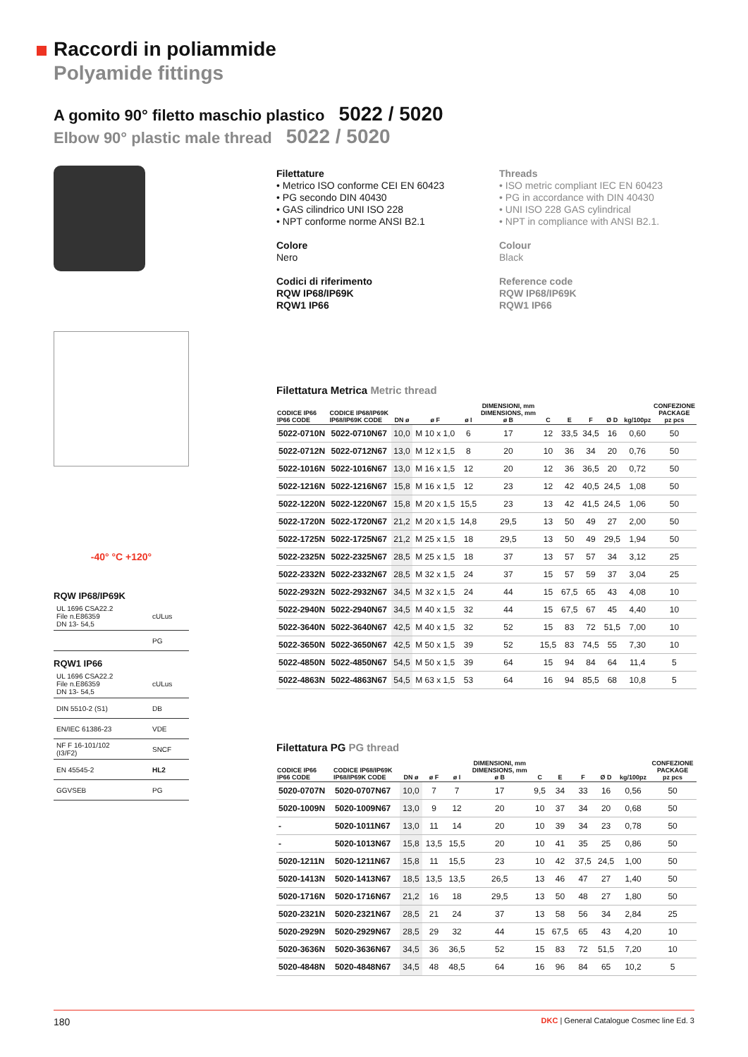Raccordi in poliammide
Polyamide fittings
A gomito 90° filetto maschio plastico 5022 / 5020
Elbow 90° plastic male thread 5022 / 5020
-40° °C +120°
RQW IP68/IP69K
| UL 1696 CSA22.2 File n.E86359 DN 13- 54,5 | cULus |
| | PG |
RQW1 IP66
| UL 1696 CSA22.2 File n.E86359 DN 13- 54,5 | cULus |
| DIN 5510-2 (S1) | DB |
| EN/IEC 61386-23 | VDE |
| NF F 16-101/102 (I3/F2) | SNCF |
| EN 45545-2 | HL2 |
| GGVSEB | PG |
Filettature
• Metrico ISO conforme CEI EN 60423
• PG secondo DIN 40430
• GAS cilindrico UNI ISO 228
• NPT conforme norme ANSI B2.1
Colore
Nero
Codici di riferimento
RQW IP68/IP69K
RQW1 IP66
Threads
• ISO metric compliant IEC EN 60423
• PG in accordance with DIN 40430
• UNI ISO 228 GAS cylindrical
• NPT in compliance with ANSI B2.1.
Colour
Black
Reference code
RQW IP68/IP69K
RQW1 IP66
Filettatura Metrica Metric thread
| CODICE IP66 IP66 CODE | CODICE IP68/IP69K IP68/IP69K CODE | DN ø | ø F | ø I | DIMENSIONI, mm DIMENSIONS, mm ø B | C | E | F | Ø D | kg/100pz | CONFEZIONE PACKAGE pz pcs |
| --- | --- | --- | --- | --- | --- | --- | --- | --- | --- | --- | --- |
| 5022-0710N | 5022-0710N67 | 10,0 | M 10 x 1,0 | 6 | 17 | 12 | 33,5 | 34,5 | 16 | 0,60 | 50 |
| 5022-0712N | 5022-0712N67 | 13,0 | M 12 x 1,5 | 8 | 20 | 10 | 36 | 34 | 20 | 0,76 | 50 |
| 5022-1016N | 5022-1016N67 | 13,0 | M 16 x 1,5 | 12 | 20 | 12 | 36 | 36,5 | 20 | 0,72 | 50 |
| 5022-1216N | 5022-1216N67 | 15,8 | M 16 x 1,5 | 12 | 23 | 12 | 42 | 40,5 | 24,5 | 1,08 | 50 |
| 5022-1220N | 5022-1220N67 | 15,8 | M 20 x 1,5 | 15,5 | 23 | 13 | 42 | 41,5 | 24,5 | 1,06 | 50 |
| 5022-1720N | 5022-1720N67 | 21,2 | M 20 x 1,5 | 14,8 | 29,5 | 13 | 50 | 49 | 27 | 2,00 | 50 |
| 5022-1725N | 5022-1725N67 | 21,2 | M 25 x 1,5 | 18 | 29,5 | 13 | 50 | 49 | 29,5 | 1,94 | 50 |
| 5022-2325N | 5022-2325N67 | 28,5 | M 25 x 1,5 | 18 | 37 | 13 | 57 | 57 | 34 | 3,12 | 25 |
| 5022-2332N | 5022-2332N67 | 28,5 | M 32 x 1,5 | 24 | 37 | 15 | 57 | 59 | 37 | 3,04 | 25 |
| 5022-2932N | 5022-2932N67 | 34,5 | M 32 x 1,5 | 24 | 44 | 15 | 67,5 | 65 | 43 | 4,08 | 10 |
| 5022-2940N | 5022-2940N67 | 34,5 | M 40 x 1,5 | 32 | 44 | 15 | 67,5 | 67 | 45 | 4,40 | 10 |
| 5022-3640N | 5022-3640N67 | 42,5 | M 40 x 1,5 | 32 | 52 | 15 | 83 | 72 | 51,5 | 7,00 | 10 |
| 5022-3650N | 5022-3650N67 | 42,5 | M 50 x 1,5 | 39 | 52 | 15,5 | 83 | 74,5 | 55 | 7,30 | 10 |
| 5022-4850N | 5022-4850N67 | 54,5 | M 50 x 1,5 | 39 | 64 | 15 | 94 | 84 | 64 | 11,4 | 5 |
| 5022-4863N | 5022-4863N67 | 54,5 | M 63 x 1,5 | 53 | 64 | 16 | 94 | 85,5 | 68 | 10,8 | 5 |
Filettatura PG PG thread
| CODICE IP66 IP66 CODE | CODICE IP68/IP69K IP68/IP69K CODE | DN ø | ø F | ø I | DIMENSIONI, mm DIMENSIONS, mm ø B | C | E | F | Ø D | kg/100pz | CONFEZIONE PACKAGE pz pcs |
| --- | --- | --- | --- | --- | --- | --- | --- | --- | --- | --- | --- |
| 5020-0707N | 5020-0707N67 | 10,0 | 7 | 7 | 17 | 9,5 | 34 | 33 | 16 | 0,56 | 50 |
| 5020-1009N | 5020-1009N67 | 13,0 | 9 | 12 | 20 | 10 | 37 | 34 | 20 | 0,68 | 50 |
| - | 5020-1011N67 | 13,0 | 11 | 14 | 20 | 10 | 39 | 34 | 23 | 0,78 | 50 |
| - | 5020-1013N67 | 15,8 | 13,5 | 15,5 | 20 | 10 | 41 | 35 | 25 | 0,86 | 50 |
| 5020-1211N | 5020-1211N67 | 15,8 | 11 | 15,5 | 23 | 10 | 42 | 37,5 | 24,5 | 1,00 | 50 |
| 5020-1413N | 5020-1413N67 | 18,5 | 13,5 | 13,5 | 26,5 | 13 | 46 | 47 | 27 | 1,40 | 50 |
| 5020-1716N | 5020-1716N67 | 21,2 | 16 | 18 | 29,5 | 13 | 50 | 48 | 27 | 1,80 | 50 |
| 5020-2321N | 5020-2321N67 | 28,5 | 21 | 24 | 37 | 13 | 58 | 56 | 34 | 2,84 | 25 |
| 5020-2929N | 5020-2929N67 | 28,5 | 29 | 32 | 44 | 15 | 67,5 | 65 | 43 | 4,20 | 10 |
| 5020-3636N | 5020-3636N67 | 34,5 | 36 | 36,5 | 52 | 15 | 83 | 72 | 51,5 | 7,20 | 10 |
| 5020-4848N | 5020-4848N67 | 34,5 | 48 | 48,5 | 64 | 16 | 96 | 84 | 65 | 10,2 | 5 |
180 DKC | General Catalogue Cosmec line Ed. 3